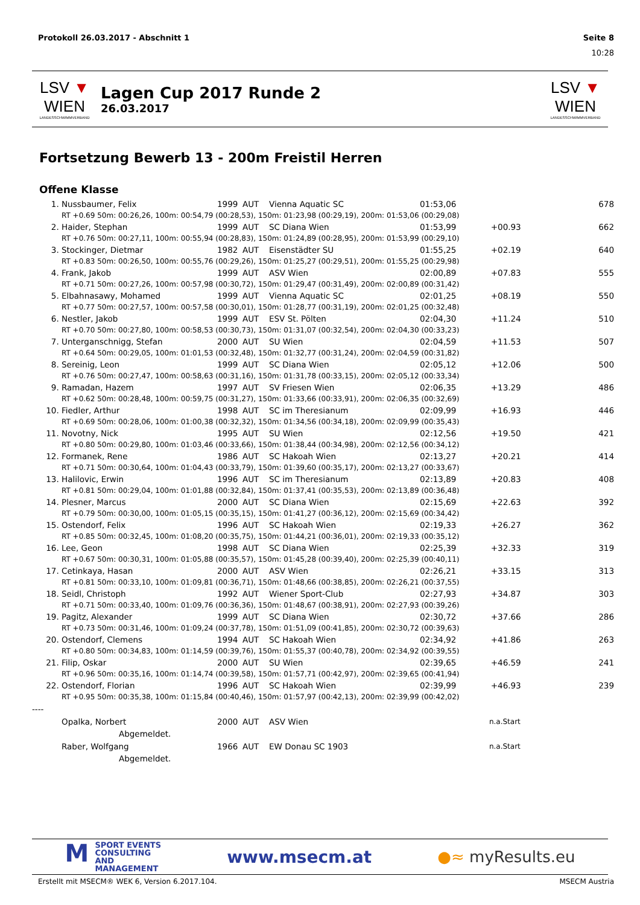Protokoll 26.03.2017 - Abschnitt 1 Seite 8
10:28
LSV ▼ WIEN
LANDESSCHWIMMVERBAND
Lagen Cup 2017 Runde 2
26.03.2017
LSV ▼ WIEN
LANDESSCHWIMMVERBAND
Fortsetzung Bewerb 13 - 200m Freistil Herren
Offene Klasse
| 1. | Nussbaumer, Felix | 1999 | AUT | Vienna Aquatic SC | 01:53,06 | | 678 |
| | RT +0.69 50m: 00:26,26, 100m: 00:54,79 (00:28,53), 150m: 01:23,98 (00:29,19), 200m: 01:53,06 (00:29,08) | | | | | | |
| 2. | Haider, Stephan | 1999 | AUT | SC Diana Wien | 01:53,99 | +00.93 | 662 |
| | RT +0.76 50m: 00:27,11, 100m: 00:55,94 (00:28,83), 150m: 01:24,89 (00:28,95), 200m: 01:53,99 (00:29,10) | | | | | | |
| 3. | Stockinger, Dietmar | 1982 | AUT | Eisenstädter SU | 01:55,25 | +02.19 | 640 |
| | RT +0.83 50m: 00:26,50, 100m: 00:55,76 (00:29,26), 150m: 01:25,27 (00:29,51), 200m: 01:55,25 (00:29,98) | | | | | | |
| 4. | Frank, Jakob | 1999 | AUT | ASV Wien | 02:00,89 | +07.83 | 555 |
| | RT +0.71 50m: 00:27,26, 100m: 00:57,98 (00:30,72), 150m: 01:29,47 (00:31,49), 200m: 02:00,89 (00:31,42) | | | | | | |
| 5. | Elbahnasawy, Mohamed | 1999 | AUT | Vienna Aquatic SC | 02:01,25 | +08.19 | 550 |
| | RT +0.77 50m: 00:27,57, 100m: 00:57,58 (00:30,01), 150m: 01:28,77 (00:31,19), 200m: 02:01,25 (00:32,48) | | | | | | |
| 6. | Nestler, Jakob | 1999 | AUT | ESV St. Pölten | 02:04,30 | +11.24 | 510 |
| | RT +0.70 50m: 00:27,80, 100m: 00:58,53 (00:30,73), 150m: 01:31,07 (00:32,54), 200m: 02:04,30 (00:33,23) | | | | | | |
| 7. | Unterganschnigg, Stefan | 2000 | AUT | SU Wien | 02:04,59 | +11.53 | 507 |
| | RT +0.64 50m: 00:29,05, 100m: 01:01,53 (00:32,48), 150m: 01:32,77 (00:31,24), 200m: 02:04,59 (00:31,82) | | | | | | |
| 8. | Sereinig, Leon | 1999 | AUT | SC Diana Wien | 02:05,12 | +12.06 | 500 |
| | RT +0.76 50m: 00:27,47, 100m: 00:58,63 (00:31,16), 150m: 01:31,78 (00:33,15), 200m: 02:05,12 (00:33,34) | | | | | | |
| 9. | Ramadan, Hazem | 1997 | AUT | SV Friesen Wien | 02:06,35 | +13.29 | 486 |
| | RT +0.62 50m: 00:28,48, 100m: 00:59,75 (00:31,27), 150m: 01:33,66 (00:33,91), 200m: 02:06,35 (00:32,69) | | | | | | |
| 10. | Fiedler, Arthur | 1998 | AUT | SC im Theresianum | 02:09,99 | +16.93 | 446 |
| | RT +0.69 50m: 00:28,06, 100m: 01:00,38 (00:32,32), 150m: 01:34,56 (00:34,18), 200m: 02:09,99 (00:35,43) | | | | | | |
| 11. | Novotny, Nick | 1995 | AUT | SU Wien | 02:12,56 | +19.50 | 421 |
| | RT +0.80 50m: 00:29,80, 100m: 01:03,46 (00:33,66), 150m: 01:38,44 (00:34,98), 200m: 02:12,56 (00:34,12) | | | | | | |
| 12. | Formanek, Rene | 1986 | AUT | SC Hakoah Wien | 02:13,27 | +20.21 | 414 |
| | RT +0.71 50m: 00:30,64, 100m: 01:04,43 (00:33,79), 150m: 01:39,60 (00:35,17), 200m: 02:13,27 (00:33,67) | | | | | | |
| 13. | Halilovic, Erwin | 1996 | AUT | SC im Theresianum | 02:13,89 | +20.83 | 408 |
| | RT +0.81 50m: 00:29,04, 100m: 01:01,88 (00:32,84), 150m: 01:37,41 (00:35,53), 200m: 02:13,89 (00:36,48) | | | | | | |
| 14. | Plesner, Marcus | 2000 | AUT | SC Diana Wien | 02:15,69 | +22.63 | 392 |
| | RT +0.79 50m: 00:30,00, 100m: 01:05,15 (00:35,15), 150m: 01:41,27 (00:36,12), 200m: 02:15,69 (00:34,42) | | | | | | |
| 15. | Ostendorf, Felix | 1996 | AUT | SC Hakoah Wien | 02:19,33 | +26.27 | 362 |
| | RT +0.85 50m: 00:32,45, 100m: 01:08,20 (00:35,75), 150m: 01:44,21 (00:36,01), 200m: 02:19,33 (00:35,12) | | | | | | |
| 16. | Lee, Geon | 1998 | AUT | SC Diana Wien | 02:25,39 | +32.33 | 319 |
| | RT +0.67 50m: 00:30,31, 100m: 01:05,88 (00:35,57), 150m: 01:45,28 (00:39,40), 200m: 02:25,39 (00:40,11) | | | | | | |
| 17. | Cetinkaya, Hasan | 2000 | AUT | ASV Wien | 02:26,21 | +33.15 | 313 |
| | RT +0.81 50m: 00:33,10, 100m: 01:09,81 (00:36,71), 150m: 01:48,66 (00:38,85), 200m: 02:26,21 (00:37,55) | | | | | | |
| 18. | Seidl, Christoph | 1992 | AUT | Wiener Sport-Club | 02:27,93 | +34.87 | 303 |
| | RT +0.71 50m: 00:33,40, 100m: 01:09,76 (00:36,36), 150m: 01:48,67 (00:38,91), 200m: 02:27,93 (00:39,26) | | | | | | |
| 19. | Pagitz, Alexander | 1999 | AUT | SC Diana Wien | 02:30,72 | +37.66 | 286 |
| | RT +0.73 50m: 00:31,46, 100m: 01:09,24 (00:37,78), 150m: 01:51,09 (00:41,85), 200m: 02:30,72 (00:39,63) | | | | | | |
| 20. | Ostendorf, Clemens | 1994 | AUT | SC Hakoah Wien | 02:34,92 | +41.86 | 263 |
| | RT +0.80 50m: 00:34,83, 100m: 01:14,59 (00:39,76), 150m: 01:55,37 (00:40,78), 200m: 02:34,92 (00:39,55) | | | | | | |
| 21. | Filip, Oskar | 2000 | AUT | SU Wien | 02:39,65 | +46.59 | 241 |
| | RT +0.96 50m: 00:35,16, 100m: 01:14,74 (00:39,58), 150m: 01:57,71 (00:42,97), 200m: 02:39,65 (00:41,94) | | | | | | |
| 22. | Ostendorf, Florian | 1996 | AUT | SC Hakoah Wien | 02:39,99 | +46.93 | 239 |
| | RT +0.95 50m: 00:35,38, 100m: 01:15,84 (00:40,46), 150m: 01:57,97 (00:42,13), 200m: 02:39,99 (00:42,02) | | | | | | |
| ---- | | | | | | | |
| | Opalka, Norbert | 2000 | AUT | ASV Wien | | n.a.Start | |
| | Abgemeldet. | | | | | | |
| | Raber, Wolfgang | 1966 | AUT | EW Donau SC 1903 | | n.a.Start | |
| | Abgemeldet. | | | | | | |
MSPORT EVENTS
CONSULTING AND
MANAGEMENT
www.msecm.at ●≈ myResults.eu
Erstellt mit MSECM® WEK 6, Version 6.2017.104. MSECM Austria